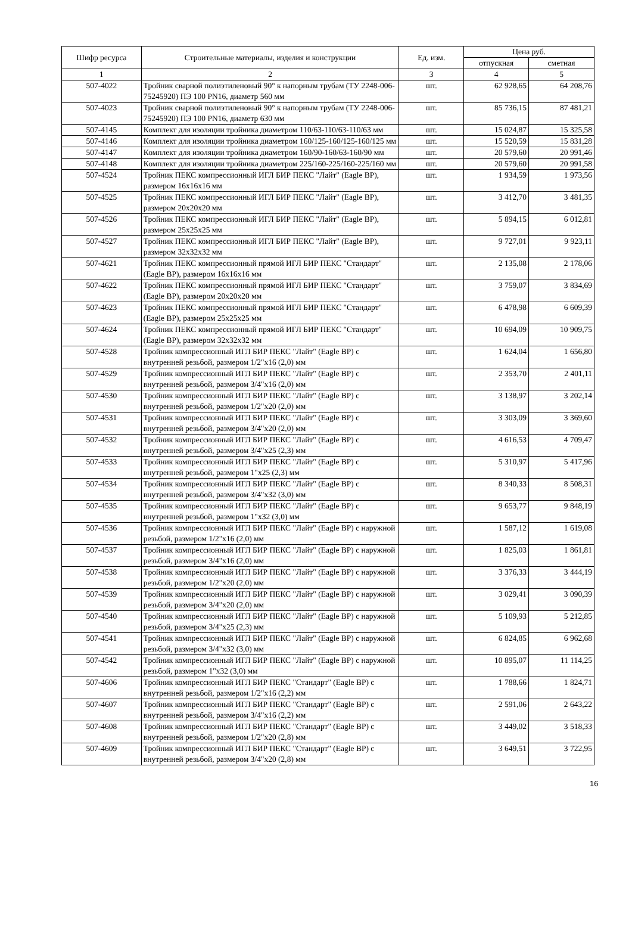| Шифр ресурса | Строительные материалы, изделия и конструкции | Ед. изм. | Цена руб. | |
| --- | --- | --- | --- | --- |
| | | | отпускная | сметная |
| 1 | 2 | 3 | 4 | 5 |
| 507-4022 | Тройник сварной полиэтиленовый 90° к напорным трубам (ТУ 2248-006-75245920) ПЭ 100 PN16, диаметр 560 мм | шт. | 62 928,65 | 64 208,76 |
| 507-4023 | Тройник сварной полиэтиленовый 90° к напорным трубам (ТУ 2248-006-75245920) ПЭ 100 PN16, диаметр 630 мм | шт. | 85 736,15 | 87 481,21 |
| 507-4145 | Комплект для изоляции тройника диаметром 110/63-110/63-110/63 мм | шт. | 15 024,87 | 15 325,58 |
| 507-4146 | Комплект для изоляции тройника диаметром 160/125-160/125-160/125 мм | шт. | 15 520,59 | 15 831,28 |
| 507-4147 | Комплект для изоляции тройника диаметром 160/90-160/63-160/90 мм | шт. | 20 579,60 | 20 991,46 |
| 507-4148 | Комплект для изоляции тройника диаметром 225/160-225/160-225/160 мм | шт. | 20 579,60 | 20 991,58 |
| 507-4524 | Тройник ПЕКС компрессионный ИГЛ БИР ПЕКС "Лайт" (Eagle BP), размером 16x16x16 мм | шт. | 1 934,59 | 1 973,56 |
| 507-4525 | Тройник ПЕКС компрессионный ИГЛ БИР ПЕКС "Лайт" (Eagle BP), размером 20x20x20 мм | шт. | 3 412,70 | 3 481,35 |
| 507-4526 | Тройник ПЕКС компрессионный ИГЛ БИР ПЕКС "Лайт" (Eagle BP), размером 25x25x25 мм | шт. | 5 894,15 | 6 012,81 |
| 507-4527 | Тройник ПЕКС компрессионный ИГЛ БИР ПЕКС "Лайт" (Eagle BP), размером 32x32x32 мм | шт. | 9 727,01 | 9 923,11 |
| 507-4621 | Тройник ПЕКС компрессионный прямой ИГЛ БИР ПЕКС "Стандарт" (Eagle BP), размером 16x16x16 мм | шт. | 2 135,08 | 2 178,06 |
| 507-4622 | Тройник ПЕКС компрессионный прямой ИГЛ БИР ПЕКС "Стандарт" (Eagle BP), размером 20x20x20 мм | шт. | 3 759,07 | 3 834,69 |
| 507-4623 | Тройник ПЕКС компрессионный прямой ИГЛ БИР ПЕКС "Стандарт" (Eagle BP), размером 25x25x25 мм | шт. | 6 478,98 | 6 609,39 |
| 507-4624 | Тройник ПЕКС компрессионный прямой ИГЛ БИР ПЕКС "Стандарт" (Eagle BP), размером 32x32x32 мм | шт. | 10 694,09 | 10 909,75 |
| 507-4528 | Тройник компрессионный ИГЛ БИР ПЕКС "Лайт" (Eagle BP) с внутренней резьбой, размером 1/2"x16 (2,0) мм | шт. | 1 624,04 | 1 656,80 |
| 507-4529 | Тройник компрессионный ИГЛ БИР ПЕКС "Лайт" (Eagle BP) с внутренней резьбой, размером 3/4"x16 (2,0) мм | шт. | 2 353,70 | 2 401,11 |
| 507-4530 | Тройник компрессионный ИГЛ БИР ПЕКС "Лайт" (Eagle BP) с внутренней резьбой, размером 1/2"x20 (2,0) мм | шт. | 3 138,97 | 3 202,14 |
| 507-4531 | Тройник компрессионный ИГЛ БИР ПЕКС "Лайт" (Eagle BP) с внутренней резьбой, размером 3/4"x20 (2,0) мм | шт. | 3 303,09 | 3 369,60 |
| 507-4532 | Тройник компрессионный ИГЛ БИР ПЕКС "Лайт" (Eagle BP) с внутренней резьбой, размером 3/4"x25 (2,3) мм | шт. | 4 616,53 | 4 709,47 |
| 507-4533 | Тройник компрессионный ИГЛ БИР ПЕКС "Лайт" (Eagle BP) с внутренней резьбой, размером 1"x25 (2,3) мм | шт. | 5 310,97 | 5 417,96 |
| 507-4534 | Тройник компрессионный ИГЛ БИР ПЕКС "Лайт" (Eagle BP) с внутренней резьбой, размером 3/4"x32 (3,0) мм | шт. | 8 340,33 | 8 508,31 |
| 507-4535 | Тройник компрессионный ИГЛ БИР ПЕКС "Лайт" (Eagle BP) с внутренней резьбой, размером 1"x32 (3,0) мм | шт. | 9 653,77 | 9 848,19 |
| 507-4536 | Тройник компрессионный ИГЛ БИР ПЕКС "Лайт" (Eagle BP) с наружной резьбой, размером 1/2"x16 (2,0) мм | шт. | 1 587,12 | 1 619,08 |
| 507-4537 | Тройник компрессионный ИГЛ БИР ПЕКС "Лайт" (Eagle BP) с наружной резьбой, размером 3/4"x16 (2,0) мм | шт. | 1 825,03 | 1 861,81 |
| 507-4538 | Тройник компрессионный ИГЛ БИР ПЕКС "Лайт" (Eagle BP) с наружной резьбой, размером 1/2"x20 (2,0) мм | шт. | 3 376,33 | 3 444,19 |
| 507-4539 | Тройник компрессионный ИГЛ БИР ПЕКС "Лайт" (Eagle BP) с наружной резьбой, размером 3/4"x20 (2,0) мм | шт. | 3 029,41 | 3 090,39 |
| 507-4540 | Тройник компрессионный ИГЛ БИР ПЕКС "Лайт" (Eagle BP) с наружной резьбой, размером 3/4"x25 (2,3) мм | шт. | 5 109,93 | 5 212,85 |
| 507-4541 | Тройник компрессионный ИГЛ БИР ПЕКС "Лайт" (Eagle BP) с наружной резьбой, размером 3/4"x32 (3,0) мм | шт. | 6 824,85 | 6 962,68 |
| 507-4542 | Тройник компрессионный ИГЛ БИР ПЕКС "Лайт" (Eagle BP) с наружной резьбой, размером 1"x32 (3,0) мм | шт. | 10 895,07 | 11 114,25 |
| 507-4606 | Тройник компрессионный ИГЛ БИР ПЕКС "Стандарт" (Eagle BP) с внутренней резьбой, размером 1/2"x16 (2,2) мм | шт. | 1 788,66 | 1 824,71 |
| 507-4607 | Тройник компрессионный ИГЛ БИР ПЕКС "Стандарт" (Eagle BP) с внутренней резьбой, размером 3/4"x16 (2,2) мм | шт. | 2 591,06 | 2 643,22 |
| 507-4608 | Тройник компрессионный ИГЛ БИР ПЕКС "Стандарт" (Eagle BP) с внутренней резьбой, размером 1/2"x20 (2,8) мм | шт. | 3 449,02 | 3 518,33 |
| 507-4609 | Тройник компрессионный ИГЛ БИР ПЕКС "Стандарт" (Eagle BP) с внутренней резьбой, размером 3/4"x20 (2,8) мм | шт. | 3 649,51 | 3 722,95 |
16